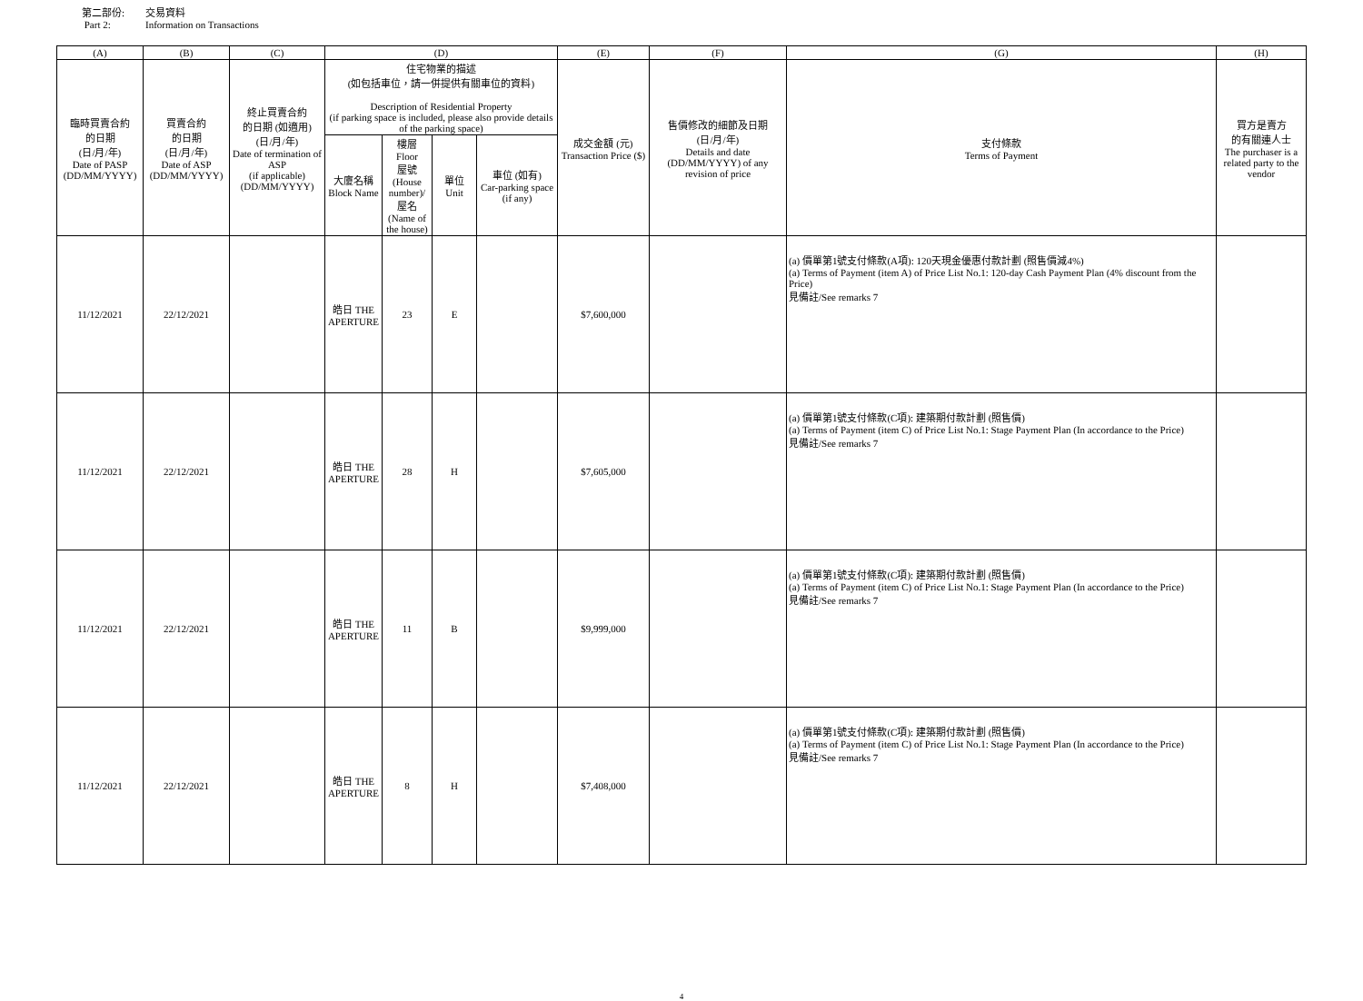第二部份: 交易資料
Part 2: Information on Transactions
| (A) | (B) | (C) | (D) | | | | (E) | (F) | (G) | (H) |
| --- | --- | --- | --- | --- | --- | --- | --- | --- | --- | --- |
| 臨時買賣合約 的日期 (日/月/年) Date of PASP (DD/MM/YYYY) | 買賣合約 的日期 (日/月/年) Date of ASP (DD/MM/YYYY) | 終止買賣合約 的日期 (如適用) (日/月/年) Date of termination of ASP (if applicable) (DD/MM/YYYY) | 住宅物業的描述 (如包括車位，請一併提供有關車位的資料) Description of Residential Property (if parking space is included, please also provide details of the parking space) | | | | 成交金額 (元) Transaction Price ($) | 售價修改的細節及日期 (日/月/年) Details and date (DD/MM/YYYY) of any revision of price | 支付條款 Terms of Payment | 買方是賣方 的有關連人士 The purchaser is a related party to the vendor |
| | | | 大廈名稱 Block Name | 樓層 Floor 屋號 (House number)/ 屋名 (Name of the house) | 單位 Unit | 車位 (如有) Car-parking space (if any) | | | | |
| 11/12/2021 | 22/12/2021 | | 皓日 THE APERTURE | 23 | E | | $7,600,000 | | (a) 價單第1號支付條款(A項): 120天現金優惠付款計劃 (照售價減4%) (a) Terms of Payment (item A) of Price List No.1: 120-day Cash Payment Plan (4% discount from the Price) 見備註/See remarks 7 | |
| 11/12/2021 | 22/12/2021 | | 皓日 THE APERTURE | 28 | H | | $7,605,000 | | (a) 價單第1號支付條款(C項): 建築期付款計劃 (照售價) (a) Terms of Payment (item C) of Price List No.1: Stage Payment Plan (In accordance to the Price) 見備註/See remarks 7 | |
| 11/12/2021 | 22/12/2021 | | 皓日 THE APERTURE | 11 | B | | $9,999,000 | | (a) 價單第1號支付條款(C項): 建築期付款計劃 (照售價) (a) Terms of Payment (item C) of Price List No.1: Stage Payment Plan (In accordance to the Price) 見備註/See remarks 7 | |
| 11/12/2021 | 22/12/2021 | | 皓日 THE APERTURE | 8 | H | | $7,408,000 | | (a) 價單第1號支付條款(C項): 建築期付款計劃 (照售價) (a) Terms of Payment (item C) of Price List No.1: Stage Payment Plan (In accordance to the Price) 見備註/See remarks 7 | |
4